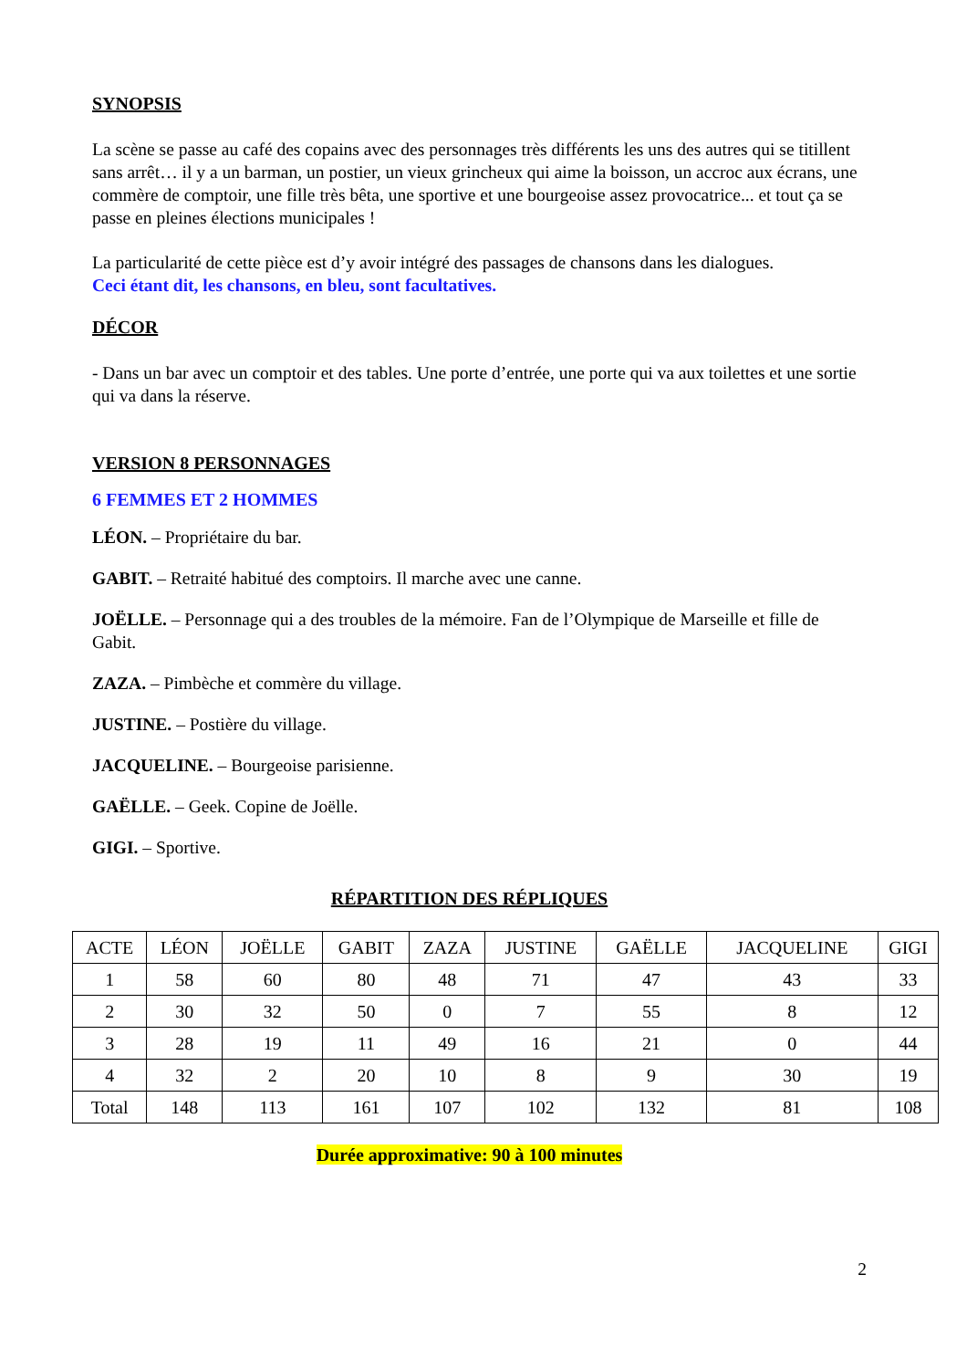SYNOPSIS
La scène se passe au café des copains avec des personnages très différents les uns des autres qui se titillent sans arrêt… il y a un barman, un postier, un vieux grincheux qui aime la boisson, un accroc aux écrans, une commère de comptoir, une fille très bêta, une sportive et une bourgeoise assez provocatrice... et tout ça se passe en pleines élections municipales !
La particularité de cette pièce est d’y avoir intégré des passages de chansons dans les dialogues.
Ceci étant dit, les chansons, en bleu, sont facultatives.
DÉCOR
- Dans un bar avec un comptoir et des tables. Une porte d’entrée, une porte qui va aux toilettes et une sortie qui va dans la réserve.
VERSION 8 PERSONNAGES
6 FEMMES ET 2 HOMMES
LÉON. – Propriétaire du bar.
GABIT. – Retraité habitué des comptoirs. Il marche avec une canne.
JOËLLE. – Personnage qui a des troubles de la mémoire. Fan de l’Olympique de Marseille et fille de Gabit.
ZAZA. – Pimbèche et commère du village.
JUSTINE. – Postière du village.
JACQUELINE. – Bourgeoise parisienne.
GAËLLE. – Geek. Copine de Joëlle.
GIGI. – Sportive.
RÉPARTITION DES RÉPLIQUES
| ACTE | LÉON | JOËLLE | GABIT | ZAZA | JUSTINE | GAËLLE | JACQUELINE | GIGI |
| 1 | 58 | 60 | 80 | 48 | 71 | 47 | 43 | 33 |
| 2 | 30 | 32 | 50 | 0 | 7 | 55 | 8 | 12 |
| 3 | 28 | 19 | 11 | 49 | 16 | 21 | 0 | 44 |
| 4 | 32 | 2 | 20 | 10 | 8 | 9 | 30 | 19 |
| Total | 148 | 113 | 161 | 107 | 102 | 132 | 81 | 108 |
Durée approximative: 90 à 100 minutes
2